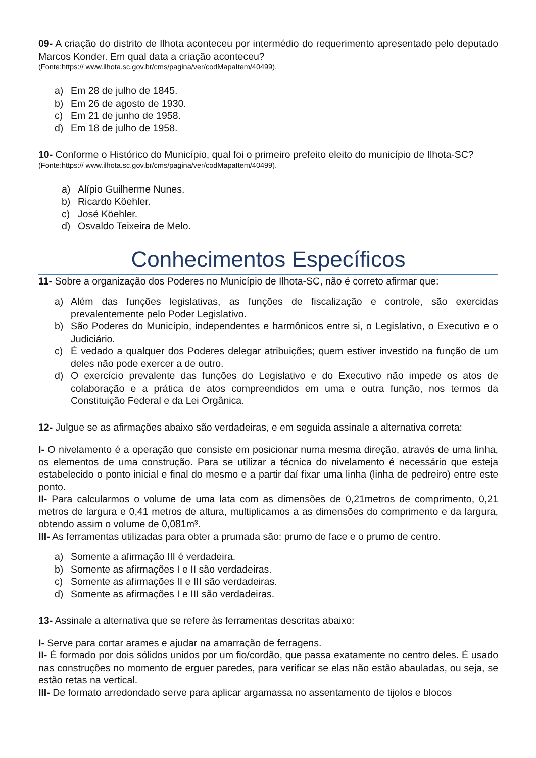09- A criação do distrito de Ilhota aconteceu por intermédio do requerimento apresentado pelo deputado Marcos Konder. Em qual data a criação aconteceu?
(Fonte:https:// www.ilhota.sc.gov.br/cms/pagina/ver/codMapaItem/40499).
a) Em 28 de julho de 1845.
b) Em 26 de agosto de 1930.
c) Em 21 de junho de 1958.
d) Em 18 de julho de 1958.
10- Conforme o Histórico do Município, qual foi o primeiro prefeito eleito do município de Ilhota-SC?
(Fonte:https:// www.ilhota.sc.gov.br/cms/pagina/ver/codMapaItem/40499).
a) Alípio Guilherme Nunes.
b) Ricardo Köehler.
c) José Köehler.
d) Osvaldo Teixeira de Melo.
Conhecimentos Específicos
11- Sobre a organização dos Poderes no Município de Ilhota-SC, não é correto afirmar que:
a) Além das funções legislativas, as funções de fiscalização e controle, são exercidas prevalentemente pelo Poder Legislativo.
b) São Poderes do Município, independentes e harmônicos entre si, o Legislativo, o Executivo e o Judiciário.
c) É vedado a qualquer dos Poderes delegar atribuições; quem estiver investido na função de um deles não pode exercer a de outro.
d) O exercício prevalente das funções do Legislativo e do Executivo não impede os atos de colaboração e a prática de atos compreendidos em uma e outra função, nos termos da Constituição Federal e da Lei Orgânica.
12- Julgue se as afirmações abaixo são verdadeiras, e em seguida assinale a alternativa correta:
I- O nivelamento é a operação que consiste em posicionar numa mesma direção, através de uma linha, os elementos de uma construção. Para se utilizar a técnica do nivelamento é necessário que esteja estabelecido o ponto inicial e final do mesmo e a partir daí fixar uma linha (linha de pedreiro) entre este ponto.
II- Para calcularmos o volume de uma lata com as dimensões de 0,21metros de comprimento, 0,21 metros de largura e 0,41 metros de altura, multiplicamos a as dimensões do comprimento e da largura, obtendo assim o volume de 0,081m³.
III- As ferramentas utilizadas para obter a prumada são: prumo de face e o prumo de centro.
a) Somente a afirmação III é verdadeira.
b) Somente as afirmações I e II são verdadeiras.
c) Somente as afirmações II e III são verdadeiras.
d) Somente as afirmações I e III são verdadeiras.
13- Assinale a alternativa que se refere às ferramentas descritas abaixo:
I- Serve para cortar arames e ajudar na amarração de ferragens.
II- É formado por dois sólidos unidos por um fio/cordão, que passa exatamente no centro deles. É usado nas construções no momento de erguer paredes, para verificar se elas não estão abauladas, ou seja, se estão retas na vertical.
III- De formato arredondado serve para aplicar argamassa no assentamento de tijolos e blocos